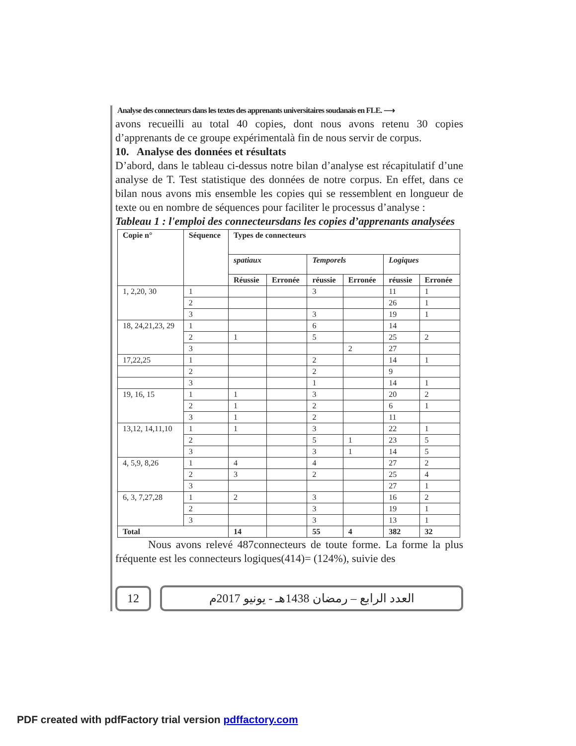Analyse des connecteurs dans les textes des apprenants universitaires soudanais en FLE. ⟶
avons recueilli au total 40 copies, dont nous avons retenu 30 copies d’apprenants de ce groupe expérimentalà fin de nous servir de corpus.
10. Analyse des données et résultats
D’abord, dans le tableau ci-dessus notre bilan d’analyse est récapitulatif d’une analyse de T. Test statistique des données de notre corpus. En effet, dans ce bilan nous avons mis ensemble les copies qui se ressemblent en longueur de texte ou en nombre de séquences pour faciliter le processus d’analyse :
Tableau 1 : l'emploi des connecteursdans les copies d’apprenants analysées
| Copie n° | Séquence | Types de connecteurs | | | | | |
| --- | --- | --- | --- | --- | --- | --- | --- |
| | | spatiaux | | Temporels | | Logiques | |
| | | Réussie | Erronée | réussie | Erronée | réussie | Erronée |
| 1, 2,20, 30 | 1 | | | 3 | | 11 | 1 |
| | 2 | | | | | 26 | 1 |
| | 3 | | | 3 | | 19 | 1 |
| 18, 24,21,23, 29 | 1 | | | 6 | | 14 | |
| | 2 | 1 | | 5 | | 25 | 2 |
| | 3 | | | | 2 | 27 | |
| 17,22,25 | 1 | | | 2 | | 14 | 1 |
| | 2 | | | 2 | | 9 | |
| | 3 | | | 1 | | 14 | 1 |
| 19, 16, 15 | 1 | 1 | | 3 | | 20 | 2 |
| | 2 | 1 | | 2 | | 6 | 1 |
| | 3 | 1 | | 2 | | 11 | |
| 13,12, 14,11,10 | 1 | 1 | | 3 | | 22 | 1 |
| | 2 | | | 5 | 1 | 23 | 5 |
| | 3 | | | 3 | 1 | 14 | 5 |
| 4, 5,9, 8,26 | 1 | 4 | | 4 | | 27 | 2 |
| | 2 | 3 | | 2 | | 25 | 4 |
| | 3 | | | | | 27 | 1 |
| 6, 3, 7,27,28 | 1 | 2 | | 3 | | 16 | 2 |
| | 2 | | | 3 | | 19 | 1 |
| | 3 | | | 3 | | 13 | 1 |
| Total | | 14 | | 55 | 4 | 382 | 32 |
Nous avons relevé 487connecteurs de toute forme. La forme la plus fréquente est les connecteurs logiques(414)= (124%), suivie des
12
العدد الرابع – رمضان 1438هـ - يونيو 2017م
PDF created with pdfFactory trial version pdffactory.com